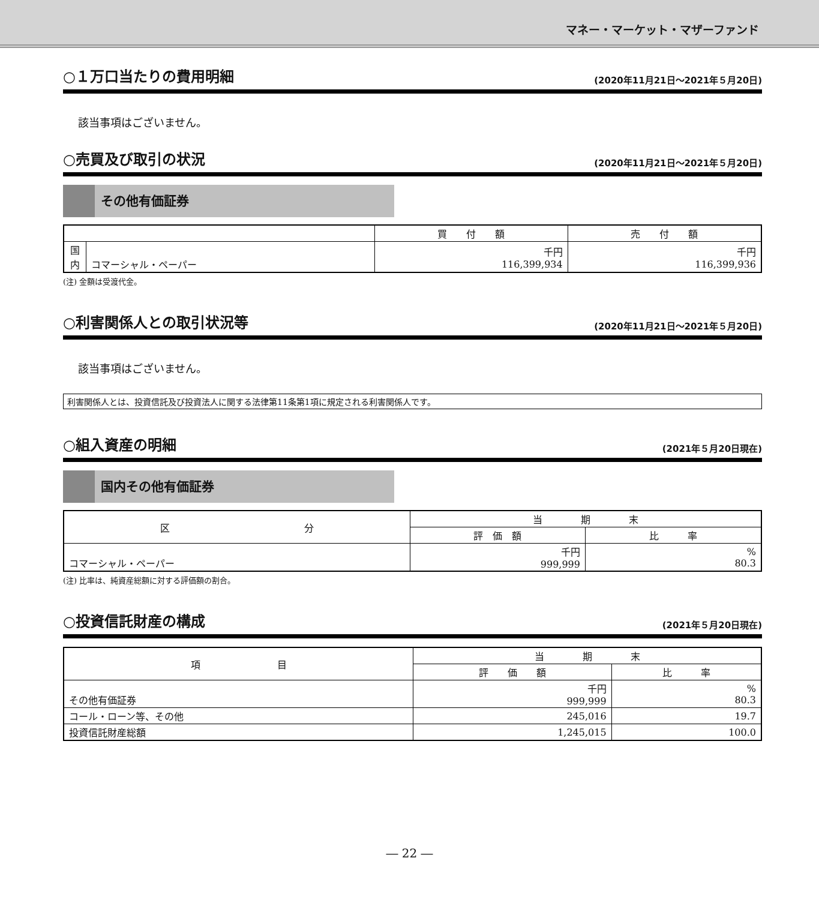マネー・マーケット・マザーファンド
○１万口当たりの費用明細 (2020年11月21日～2021年５月20日)
該当事項はございません。
○売買及び取引の状況 (2020年11月21日～2021年５月20日)
その他有価証券
| | | 買 付 額 | 売 付 額 |
| --- | --- | --- | --- |
| 国 内 | コマーシャル・ペーパー | 千円 116,399,934 | 千円 116,399,936 |
(注) 金額は受渡代金。
○利害関係人との取引状況等 (2020年11月21日～2021年５月20日)
該当事項はございません。
利害関係人とは、投資信託及び投資法人に関する法律第11条第1項に規定される利害関係人です。
○組入資産の明細 (2021年５月20日現在)
国内その他有価証券
| 区 分 | 当 期 末 | |
| --- | --- | --- |
| | 評 価 額 | 比 率 |
| コマーシャル・ペーパー | 千円 999,999 | % 80.3 |
(注) 比率は、純資産総額に対する評価額の割合。
○投資信託財産の構成 (2021年５月20日現在)
| 項 目 | 当 期 末 | |
| --- | --- | --- |
| | 評 価 額 | 比 率 |
| その他有価証券 | 千円 999,999 | % 80.3 |
| コール・ローン等、その他 | 245,016 | 19.7 |
| 投資信託財産総額 | 1,245,015 | 100.0 |
― 22 ―